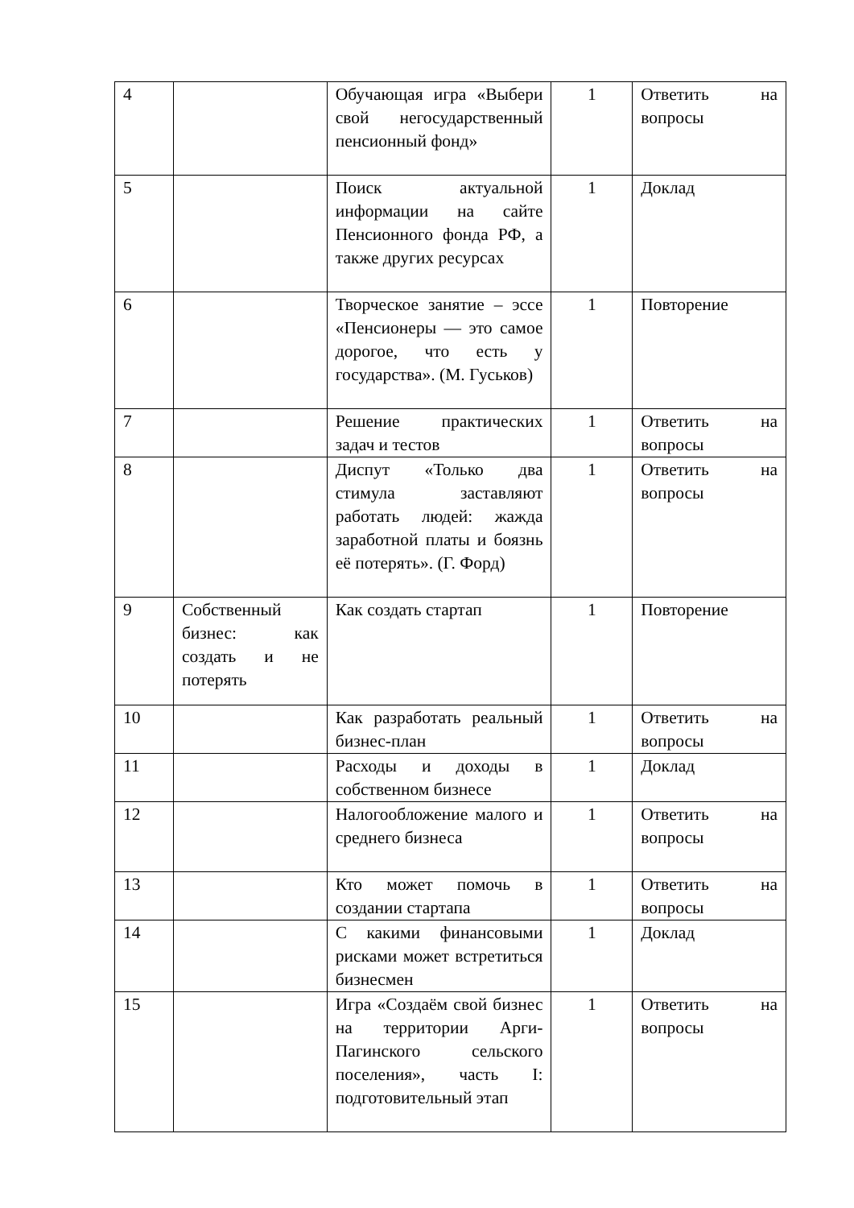| 4 | | Обучающая игра «Выбери свой негосударственный пенсионный фонд» | 1 | Ответить на вопросы |
| 5 | | Поиск актуальной информации на сайте Пенсионного фонда РФ, а также других ресурсах | 1 | Доклад |
| 6 | | Творческое занятие – эссе «Пенсионеры — это самое дорогое, что есть у государства». (М. Гуськов) | 1 | Повторение |
| 7 | | Решение практических задач и тестов | 1 | Ответить на вопросы |
| 8 | | Диспут «Только два стимула заставляют работать людей: жажда заработной платы и боязнь её потерять». (Г. Форд) | 1 | Ответить на вопросы |
| 9 | Собственный бизнес: как создать и не потерять | Как создать стартап | 1 | Повторение |
| 10 | | Как разработать реальный бизнес-план | 1 | Ответить на вопросы |
| 11 | | Расходы и доходы в собственном бизнесе | 1 | Доклад |
| 12 | | Налогообложение малого и среднего бизнеса | 1 | Ответить на вопросы |
| 13 | | Кто может помочь в создании стартапа | 1 | Ответить на вопросы |
| 14 | | С какими финансовыми рисками может встретиться бизнесмен | 1 | Доклад |
| 15 | | Игра «Создаём свой бизнес на территории Арги-Пагинского сельского поселения», часть I: подготовительный этап | 1 | Ответить на вопросы |